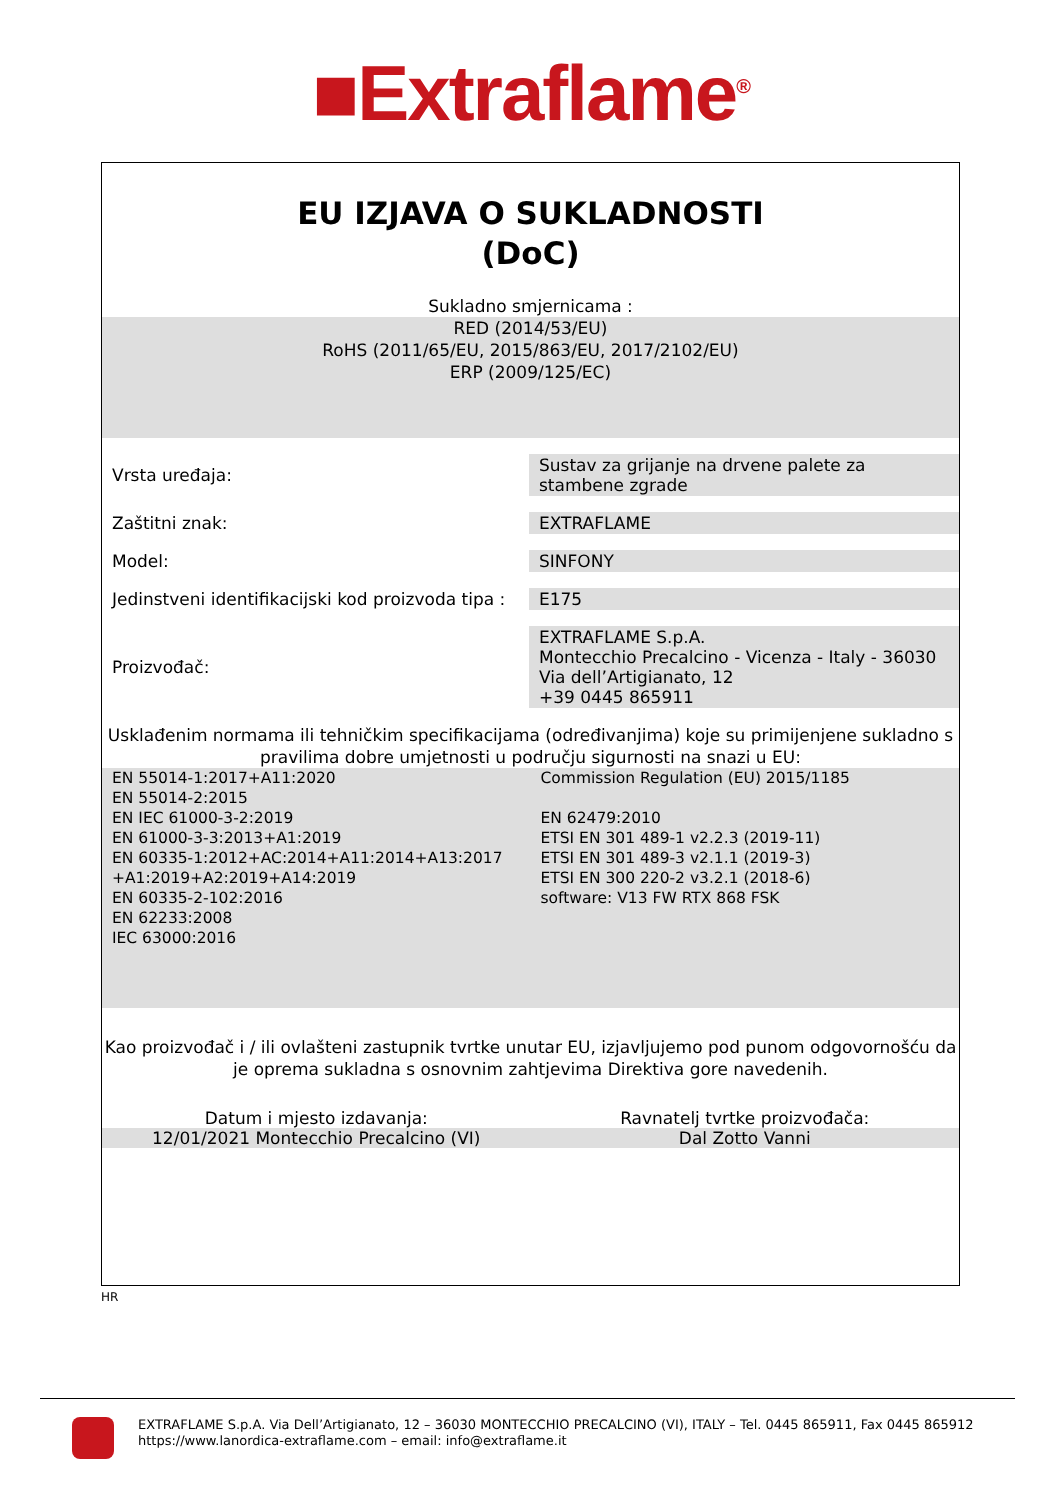■Extraflame<sup>®</sup>
EU IZJAVA O SUKLADNOSTI
(DoC)
Sukladno smjernicama :
RED (2014/53/EU)
RoHS (2011/65/EU, 2015/863/EU, 2017/2102/EU)
ERP (2009/125/EC)
| Vrsta uređaja: | Sustav za grijanje na drvene palete za stambene zgrade |
| Zaštitni znak: | EXTRAFLAME |
| Model: | SINFONY |
| Jedinstveni identifikacijski kod proizvoda tipa : | E175 |
| Proizvođač: | EXTRAFLAME S.p.A. Montecchio Precalcino - Vicenza - Italy - 36030 Via dell’Artigianato, 12 +39 0445 865911 |
Usklađenim normama ili tehničkim specifikacijama (određivanjima) koje su primijenjene sukladno s pravilima dobre umjetnosti u području sigurnosti na snazi u EU:
EN 55014-1:2017+A11:2020
EN 55014-2:2015
EN IEC 61000-3-2:2019
EN 61000-3-3:2013+A1:2019
EN 60335-1:2012+AC:2014+A11:2014+A13:2017
+A1:2019+A2:2019+A14:2019
EN 60335-2-102:2016
EN 62233:2008
IEC 63000:2016
Commission Regulation (EU) 2015/1185
EN 62479:2010
ETSI EN 301 489-1 v2.2.3 (2019-11)
ETSI EN 301 489-3 v2.1.1 (2019-3)
ETSI EN 300 220-2 v3.2.1 (2018-6)
software: V13 FW RTX 868 FSK
Kao proizvođač i / ili ovlašteni zastupnik tvrtke unutar EU, izjavljujemo pod punom odgovornošću da je oprema sukladna s osnovnim zahtjevima Direktiva gore navedenih.
Datum i mjesto izdavanja: Ravnatelj tvrtke proizvođača:
12/01/2021 Montecchio Precalcino (VI)
Dal Zotto Vanni
HR
EXTRAFLAME S.p.A. Via Dell’Artigianato, 12 – 36030 MONTECCHIO PRECALCINO (VI), ITALY – Tel. 0445 865911, Fax 0445 865912
https://www.lanordica-extraflame.com – email: info@extraflame.it